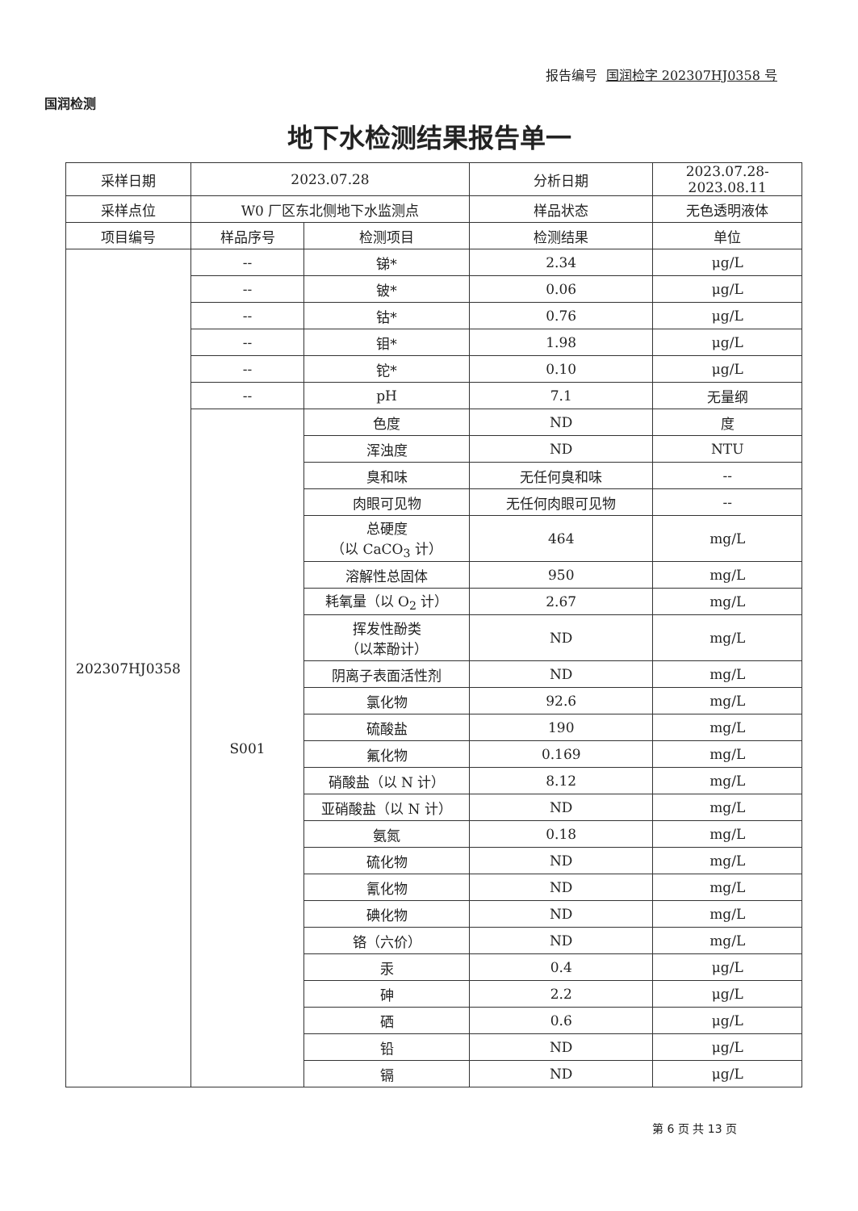国润检测
报告编号 国润检字 202307HJ0358 号
地下水检测结果报告单一
| 采样日期 | 2023.07.28 | | 分析日期 | 2023.07.28-2023.08.11 | |
| 采样点位 | W0 厂区东北侧地下水监测点 | | 样品状态 | 无色透明液体 | |
| 项目编号 | 样品序号 | 检测项目 | 检测结果 | | 单位 |
| 202307HJ0358 | -- | 锑* | 2.34 | | μg/L |
| | -- | 铍* | 0.06 | | μg/L |
| | -- | 钴* | 0.76 | | μg/L |
| | -- | 钼* | 1.98 | | μg/L |
| | -- | 铊* | 0.10 | | μg/L |
| | -- | pH | 7.1 | | 无量纲 |
| | S001 | 色度 | ND | | 度 |
| | | 浑浊度 | ND | | NTU |
| | | 臭和味 | 无任何臭和味 | | -- |
| | | 肉眼可见物 | 无任何肉眼可见物 | | -- |
| | | 总硬度 （以 CaCO<sub>3</sub> 计） | 464 | | mg/L |
| | | 溶解性总固体 | 950 | | mg/L |
| | | 耗氧量（以 O<sub>2</sub> 计） | 2.67 | | mg/L |
| | | 挥发性酚类 （以苯酚计） | ND | | mg/L |
| | | 阴离子表面活性剂 | ND | | mg/L |
| | | 氯化物 | 92.6 | | mg/L |
| | | 硫酸盐 | 190 | | mg/L |
| | | 氟化物 | 0.169 | | mg/L |
| | | 硝酸盐（以 N 计） | 8.12 | | mg/L |
| | | 亚硝酸盐（以 N 计） | ND | | mg/L |
| | | 氨氮 | 0.18 | | mg/L |
| | | 硫化物 | ND | | mg/L |
| | | 氰化物 | ND | | mg/L |
| | | 碘化物 | ND | | mg/L |
| | | 铬（六价） | ND | | mg/L |
| | | 汞 | 0.4 | | μg/L |
| | | 砷 | 2.2 | | μg/L |
| | | 硒 | 0.6 | | μg/L |
| | | 铅 | ND | | μg/L |
| | | 镉 | ND | | μg/L |
第 6 页 共 13 页